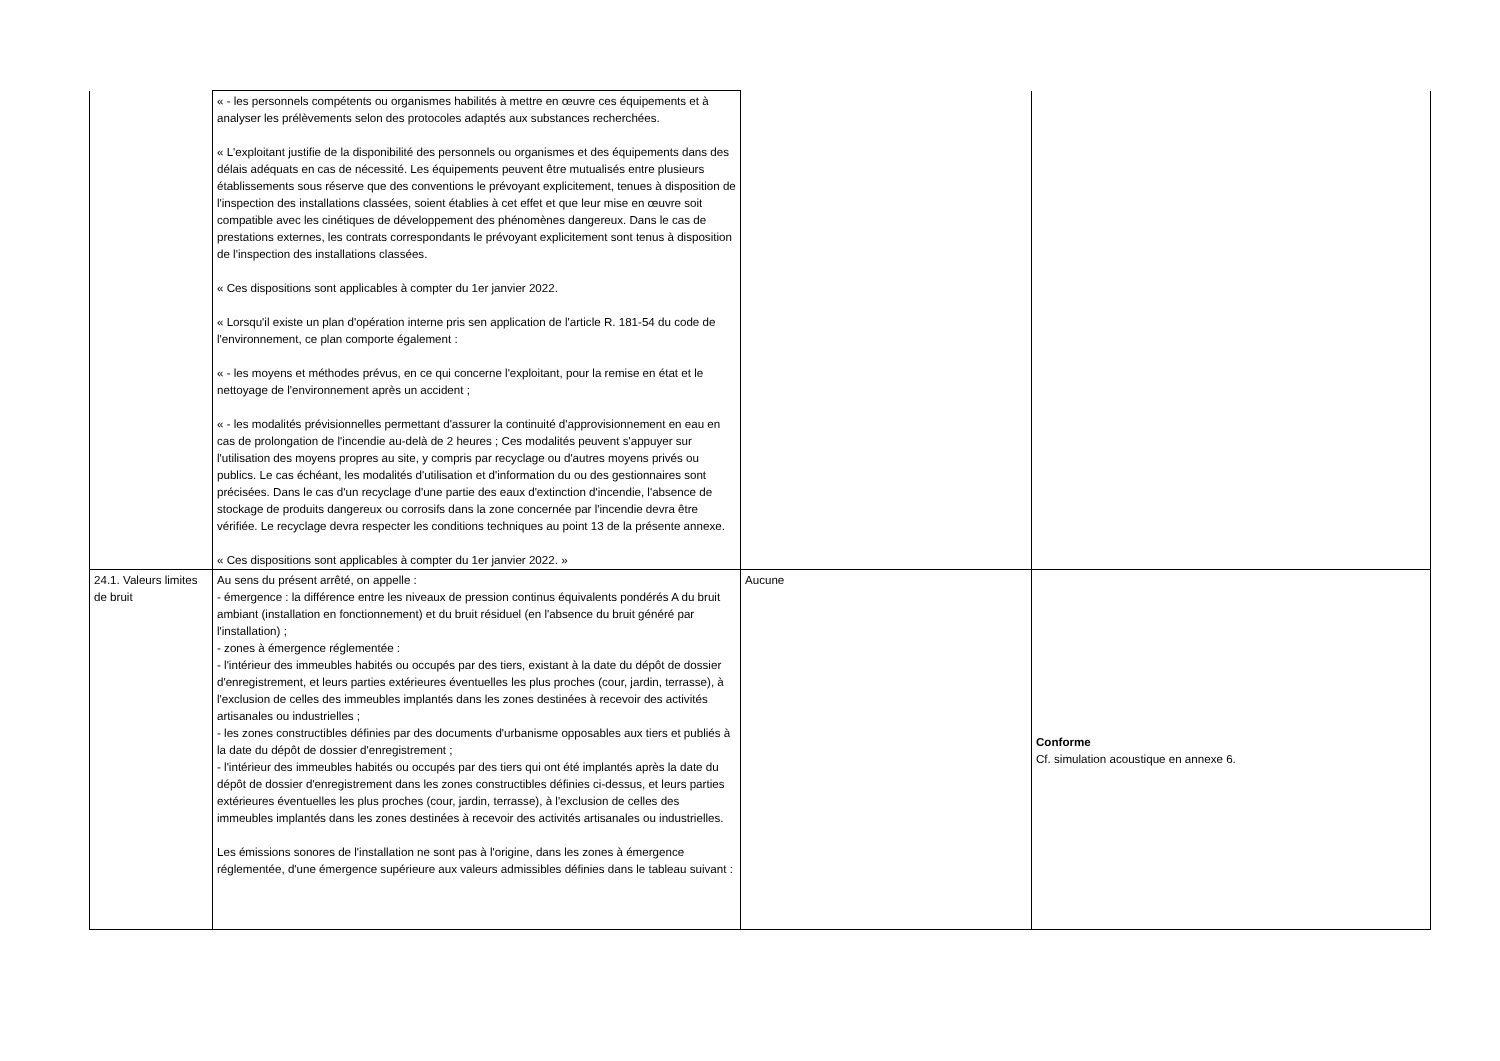| | « - les personnels compétents ou organismes habilités à mettre en œuvre ces équipements et à analyser les prélèvements selon des protocoles adaptés aux substances recherchées. « L'exploitant justifie de la disponibilité des personnels ou organismes et des équipements dans des délais adéquats en cas de nécessité. Les équipements peuvent être mutualisés entre plusieurs établissements sous réserve que des conventions le prévoyant explicitement, tenues à disposition de l'inspection des installations classées, soient établies à cet effet et que leur mise en œuvre soit compatible avec les cinétiques de développement des phénomènes dangereux. Dans le cas de prestations externes, les contrats correspondants le prévoyant explicitement sont tenus à disposition de l'inspection des installations classées. « Ces dispositions sont applicables à compter du 1er janvier 2022. « Lorsqu'il existe un plan d'opération interne pris sen application de l'article R. 181-54 du code de l'environnement, ce plan comporte également : « - les moyens et méthodes prévus, en ce qui concerne l'exploitant, pour la remise en état et le nettoyage de l'environnement après un accident ; « - les modalités prévisionnelles permettant d'assurer la continuité d'approvisionnement en eau en cas de prolongation de l'incendie au-delà de 2 heures ; Ces modalités peuvent s'appuyer sur l'utilisation des moyens propres au site, y compris par recyclage ou d'autres moyens privés ou publics. Le cas échéant, les modalités d'utilisation et d'information du ou des gestionnaires sont précisées. Dans le cas d'un recyclage d'une partie des eaux d'extinction d'incendie, l'absence de stockage de produits dangereux ou corrosifs dans la zone concernée par l'incendie devra être vérifiée. Le recyclage devra respecter les conditions techniques au point 13 de la présente annexe. « Ces dispositions sont applicables à compter du 1er janvier 2022. » | | |
| 24.1. Valeurs limites de bruit | Au sens du présent arrêté, on appelle : - émergence : la différence entre les niveaux de pression continus équivalents pondérés A du bruit ambiant (installation en fonctionnement) et du bruit résiduel (en l'absence du bruit généré par l'installation) ; - zones à émergence réglementée : - l'intérieur des immeubles habités ou occupés par des tiers, existant à la date du dépôt de dossier d'enregistrement, et leurs parties extérieures éventuelles les plus proches (cour, jardin, terrasse), à l'exclusion de celles des immeubles implantés dans les zones destinées à recevoir des activités artisanales ou industrielles ; - les zones constructibles définies par des documents d'urbanisme opposables aux tiers et publiés à la date du dépôt de dossier d'enregistrement ; - l'intérieur des immeubles habités ou occupés par des tiers qui ont été implantés après la date du dépôt de dossier d'enregistrement dans les zones constructibles définies ci-dessus, et leurs parties extérieures éventuelles les plus proches (cour, jardin, terrasse), à l'exclusion de celles des immeubles implantés dans les zones destinées à recevoir des activités artisanales ou industrielles. Les émissions sonores de l'installation ne sont pas à l'origine, dans les zones à émergence réglementée, d'une émergence supérieure aux valeurs admissibles définies dans le tableau suivant : | Aucune | Conforme Cf. simulation acoustique en annexe 6. |